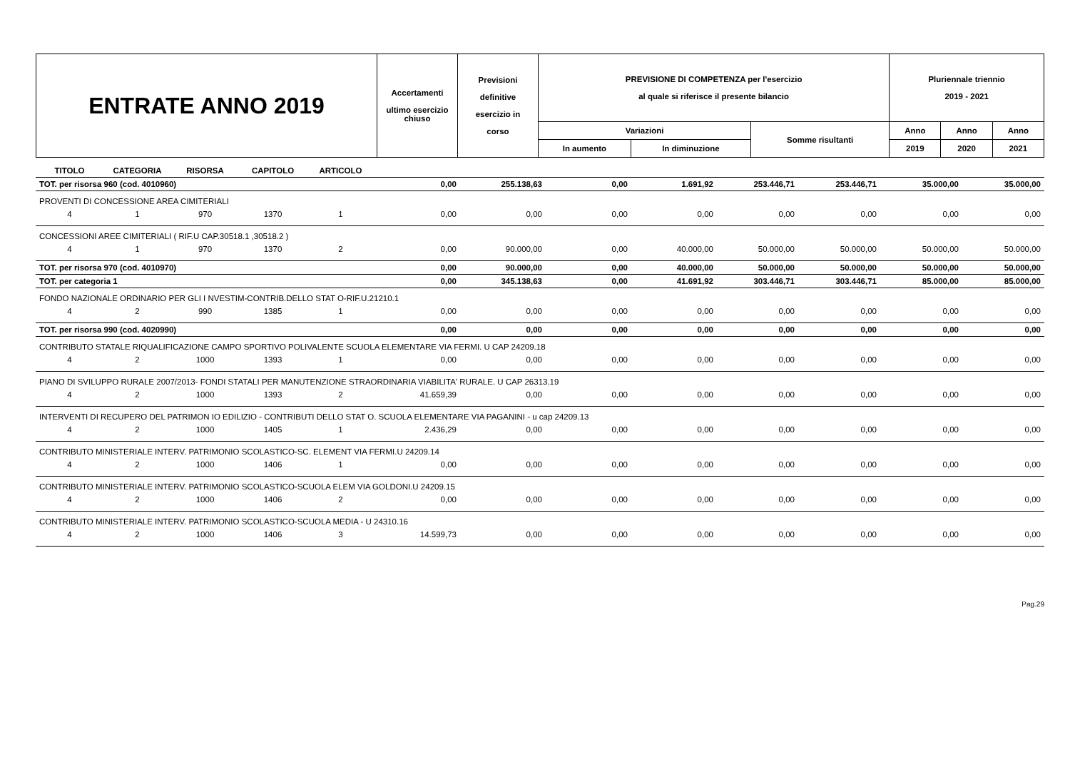| ENTRATE ANNO 2019 | Accertamenti ultimo esercizio chiuso | Previsioni definitive esercizio in corso | PREVISIONE DI COMPETENZA per l'esercizio al quale si riferisce il presente bilancio | | | Pluriennale triennio 2019 - 2021 | | |
| | | | Variazioni | | Somme risultanti | Anno | Anno | Anno |
| | | | In aumento | In diminuzione | | 2019 | 2020 | 2021 |
| TITOLO | CATEGORIA | RISORSA | CAPITOLO | ARTICOLO | | | | | | | | |
| --- | --- | --- | --- | --- | --- | --- | --- | --- | --- | --- | --- | --- |
| TOT. per risorsa 960 (cod. 4010960) | | | | | 0,00 | 255.138,63 | 0,00 | 1.691,92 | 253.446,71 | 253.446,71 | 35.000,00 | 35.000,00 |
| PROVENTI DI CONCESSIONE AREA CIMITERIALI | | | | | | | | | | | | |
| 4 | 1 | 970 | 1370 | 1 | 0,00 | 0,00 | 0,00 | 0,00 | 0,00 | 0,00 | 0,00 | 0,00 |
| CONCESSIONI AREE CIMITERIALI ( RIF.U CAP.30518.1 ,30518.2 ) | | | | | | | | | | | | |
| 4 | 1 | 970 | 1370 | 2 | 0,00 | 90.000,00 | 0,00 | 40.000,00 | 50.000,00 | 50.000,00 | 50.000,00 | 50.000,00 |
| TOT. per risorsa 970 (cod. 4010970) | | | | | 0,00 | 90.000,00 | 0,00 | 40.000,00 | 50.000,00 | 50.000,00 | 50.000,00 | 50.000,00 |
| TOT. per categoria 1 | | | | | 0,00 | 345.138,63 | 0,00 | 41.691,92 | 303.446,71 | 303.446,71 | 85.000,00 | 85.000,00 |
| FONDO NAZIONALE ORDINARIO PER GLI I NVESTIM-CONTRIB.DELLO STAT O-RIF.U.21210.1 | | | | | | | | | | | | |
| 4 | 2 | 990 | 1385 | 1 | 0,00 | 0,00 | 0,00 | 0,00 | 0,00 | 0,00 | 0,00 | 0,00 |
| TOT. per risorsa 990 (cod. 4020990) | | | | | 0,00 | 0,00 | 0,00 | 0,00 | 0,00 | 0,00 | 0,00 | 0,00 |
| CONTRIBUTO STATALE RIQUALIFICAZIONE CAMPO SPORTIVO POLIVALENTE SCUOLA ELEMENTARE VIA FERMI. U CAP 24209.18 | | | | | | | | | | | | |
| 4 | 2 | 1000 | 1393 | 1 | 0,00 | 0,00 | 0,00 | 0,00 | 0,00 | 0,00 | 0,00 | 0,00 |
| PIANO DI SVILUPPO RURALE 2007/2013- FONDI STATALI PER MANUTENZIONE STRAORDINARIA VIABILITA' RURALE. U CAP 26313.19 | | | | | | | | | | | | |
| 4 | 2 | 1000 | 1393 | 2 | 41.659,39 | 0,00 | 0,00 | 0,00 | 0,00 | 0,00 | 0,00 | 0,00 |
| INTERVENTI DI RECUPERO DEL PATRIMON IO EDILIZIO - CONTRIBUTI DELLO STAT O. SCUOLA ELEMENTARE VIA PAGANINI - u cap 24209.13 | | | | | | | | | | | | |
| 4 | 2 | 1000 | 1405 | 1 | 2.436,29 | 0,00 | 0,00 | 0,00 | 0,00 | 0,00 | 0,00 | 0,00 |
| CONTRIBUTO MINISTERIALE INTERV. PATRIMONIO SCOLASTICO-SC. ELEMENT VIA FERMI.U 24209.14 | | | | | | | | | | | | |
| 4 | 2 | 1000 | 1406 | 1 | 0,00 | 0,00 | 0,00 | 0,00 | 0,00 | 0,00 | 0,00 | 0,00 |
| CONTRIBUTO MINISTERIALE INTERV. PATRIMONIO SCOLASTICO-SCUOLA ELEM VIA GOLDONI.U 24209.15 | | | | | | | | | | | | |
| 4 | 2 | 1000 | 1406 | 2 | 0,00 | 0,00 | 0,00 | 0,00 | 0,00 | 0,00 | 0,00 | 0,00 |
| CONTRIBUTO MINISTERIALE INTERV. PATRIMONIO SCOLASTICO-SCUOLA MEDIA - U 24310.16 | | | | | | | | | | | | |
| 4 | 2 | 1000 | 1406 | 3 | 14.599,73 | 0,00 | 0,00 | 0,00 | 0,00 | 0,00 | 0,00 | 0,00 |
Pag.29